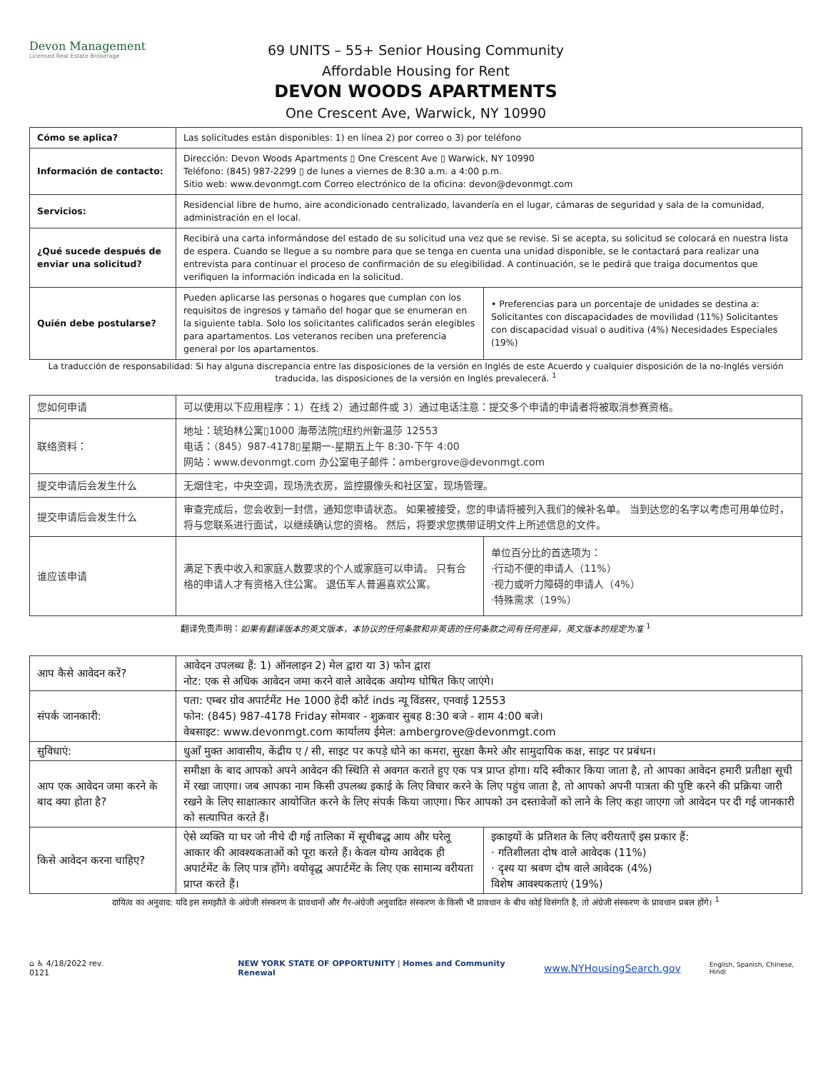Devon Management
Licensed Real Estate Brokerage
69 UNITS – 55+ Senior Housing Community
Affordable Housing for Rent
DEVON WOODS APARTMENTS
One Crescent Ave, Warwick, NY 10990
| Cómo se aplica? | Las solicitudes están disponibles: 1) en línea 2) por correo o 3) por teléfono | |
| Información de contacto: | Dirección: Devon Woods Apartments ▯ One Crescent Ave ▯ Warwick, NY 10990 Teléfono: (845) 987-2299 ▯ de lunes a viernes de 8:30 a.m. a 4:00 p.m. Sitio web: www.devonmgt.com Correo electrónico de la oficina: devon@devonmgt.com | |
| Servicios: | Residencial libre de humo, aire acondicionado centralizado, lavandería en el lugar, cámaras de seguridad y sala de la comunidad, administración en el local. | |
| ¿Qué sucede después de enviar una solicitud? | Recibirá una carta informándose del estado de su solicitud una vez que se revise. Si se acepta, su solicitud se colocará en nuestra lista de espera. Cuando se llegue a su nombre para que se tenga en cuenta una unidad disponible, se le contactará para realizar una entrevista para continuar el proceso de confirmación de su elegibilidad. A continuación, se le pedirá que traiga documentos que verifiquen la información indicada en la solicitud. | |
| Quién debe postularse? | Pueden aplicarse las personas o hogares que cumplan con los requisitos de ingresos y tamaño del hogar que se enumeran en la siguiente tabla. Solo los solicitantes calificados serán elegibles para apartamentos. Los veteranos reciben una preferencia general por los apartamentos. | • Preferencias para un porcentaje de unidades se destina a: Solicitantes con discapacidades de movilidad (11%) Solicitantes con discapacidad visual o auditiva (4%) Necesidades Especiales (19%) |
La traducción de responsabilidad: Si hay alguna discrepancia entre las disposiciones de la versión en Inglés de este Acuerdo y cualquier disposición de la no-Inglés versión traducida, las disposiciones de la versión en Inglés prevalecerá. <sup>1</sup>
| 您如何申请 | 可以使用以下应用程序：1）在线 2）通过邮件或 3）通过电话注意：提交多个申请的申请者将被取消参赛资格。 | |
| 联络资料： | 地址：琥珀林公寓▯1000 海蒂法院▯纽约州新温莎 12553 电话：（845）987-4178▯星期一-星期五上午 8:30-下午 4:00 网站：www.devonmgt.com 办公室电子邮件：ambergrove@devonmgt.com | |
| 提交申请后会发生什么 | 无烟住宅，中央空调，现场洗衣房，监控摄像头和社区室，现场管理。 | |
| 提交申请后会发生什么 | 审查完成后，您会收到一封信，通知您申请状态。 如果被接受，您的申请将被列入我们的候补名单。 当到达您的名字以考虑可用单位时，将与您联系进行面试，以继续确认您的资格。 然后，将要求您携带证明文件上所述信息的文件。 | |
| 谁应该申请 | 满足下表中收入和家庭人数要求的个人或家庭可以申请。 只有合格的申请人才有资格入住公寓。 退伍军人普遍喜欢公寓。 | 单位百分比的首选项为： ·行动不便的申请人（11%） ·视力或听力障碍的申请人（4%） ·特殊需求（19%） |
翻译免责声明：如果有翻译版本的英文版本，本协议的任何条款和非英语的任何条款之间有任何差异，英文版本的规定为准 <sup>1</sup>
| आप कैसे आवेदन करें? | आवेदन उपलब्ध हैं: 1) ऑनलाइन 2) मेल द्वारा या 3) फोन द्वारा नोट: एक से अधिक आवेदन जमा करने वाले आवेदक अयोग्य घोषित किए जाएंगे। | |
| संपर्क जानकारी: | पता: एम्बर ग्रोव अपार्टमेंट He 1000 हेदी कोर्ट inds न्यू विंडसर, एनवाई 12553 फोन: (845) 987-4178 Friday सोमवार - शुक्रवार सुबह 8:30 बजे - शाम 4:00 बजे। वेबसाइट: www.devonmgt.com कार्यालय ईमेल: ambergrove@devonmgt.com | |
| सुविधाएं: | धुआँ मुक्त आवासीय, केंद्रीय ए / सी, साइट पर कपड़े धोने का कमरा, सुरक्षा कैमरे और सामुदायिक कक्ष, साइट पर प्रबंधन। | |
| आप एक आवेदन जमा करने के बाद क्या होता है? | समीक्षा के बाद आपको अपने आवेदन की स्थिति से अवगत कराते हुए एक पत्र प्राप्त होगा। यदि स्वीकार किया जाता है, तो आपका आवेदन हमारी प्रतीक्षा सूची में रखा जाएगा। जब आपका नाम किसी उपलब्ध इकाई के लिए विचार करने के लिए पहुंच जाता है, तो आपको अपनी पात्रता की पुष्टि करने की प्रक्रिया जारी रखने के लिए साक्षात्कार आयोजित करने के लिए संपर्क किया जाएगा। फिर आपको उन दस्तावेजों को लाने के लिए कहा जाएगा जो आवेदन पर दी गई जानकारी को सत्यापित करते हैं। | |
| किसे आवेदन करना चाहिए? | ऐसे व्यक्ति या घर जो नीचे दी गई तालिका में सूचीबद्ध आय और घरेलू आकार की आवश्यकताओं को पूरा करते हैं। केवल योग्य आवेदक ही अपार्टमेंट के लिए पात्र होंगे। वयोवृद्ध अपार्टमेंट के लिए एक सामान्य वरीयता प्राप्त करते हैं। | इकाइयों के प्रतिशत के लिए वरीयताएँ इस प्रकार हैं: · गतिशीलता दोष वाले आवेदक (11%) · दृश्य या श्रवण दोष वाले आवेदक (4%) विशेष आवश्यकताएं (19%) |
दायित्व का अनुवाद: यदि इस समझौते के अंग्रेजी संस्करण के प्रावधानों और गैर-अंग्रेजी अनुवादित संस्करण के किसी भी प्रावधान के बीच कोई विसंगति है, तो अंग्रेजी संस्करण के प्रावधान प्रबल होंगे। <sup>1</sup>
⌂ ♿ 4/18/2022 rev. 0121 NEW YORK STATE OF OPPORTUNITY | Homes and Community Renewal www.NYHousingSearch.gov English, Spanish, Chinese, Hindi